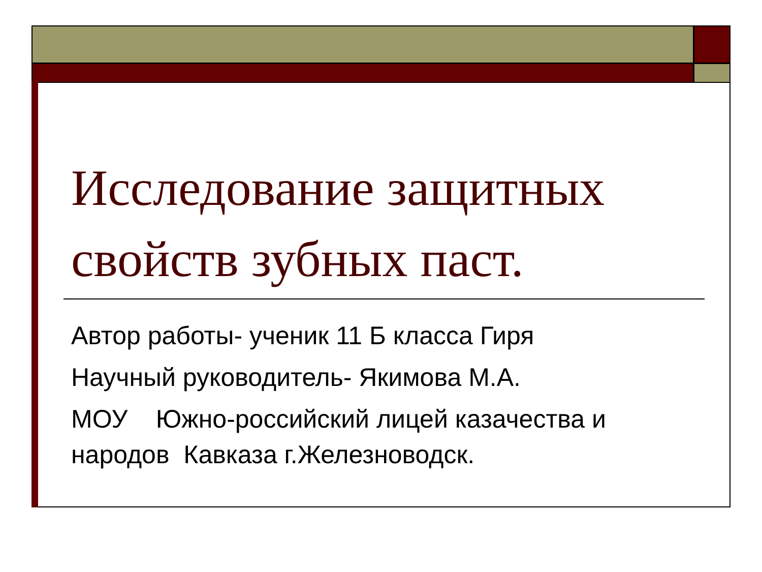Исследование защитных свойств зубных паст.
Автор работы- ученик 11 Б класса Гиря
Научный руководитель- Якимова М.А.
МОУ Южно-российский лицей казачества и народов Кавказа г.Железноводск.